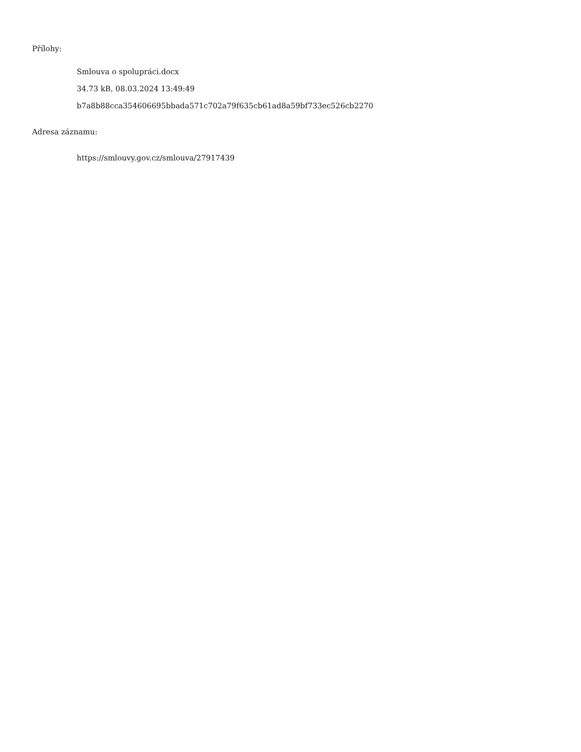Přílohy:
Smlouva o spolupráci.docx
34.73 kB, 08.03.2024 13:49:49
b7a8b88cca354606695bbada571c702a79f635cb61ad8a59bf733ec526cb2270
Adresa záznamu:
https://smlouvy.gov.cz/smlouva/27917439